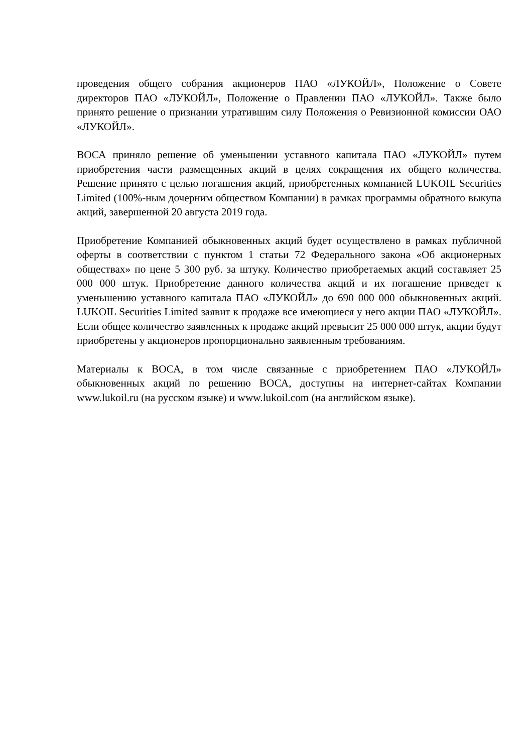проведения общего собрания акционеров ПАО «ЛУКОЙЛ», Положение о Совете директоров ПАО «ЛУКОЙЛ», Положение о Правлении ПАО «ЛУКОЙЛ». Также было принято решение о признании утратившим силу Положения о Ревизионной комиссии ОАО «ЛУКОЙЛ».
ВОСА приняло решение об уменьшении уставного капитала ПАО «ЛУКОЙЛ» путем приобретения части размещенных акций в целях сокращения их общего количества. Решение принято с целью погашения акций, приобретенных компанией LUKOIL Securities Limited (100%-ным дочерним обществом Компании) в рамках программы обратного выкупа акций, завершенной 20 августа 2019 года.
Приобретение Компанией обыкновенных акций будет осуществлено в рамках публичной оферты в соответствии с пунктом 1 статьи 72 Федерального закона «Об акционерных обществах» по цене 5 300 руб. за штуку. Количество приобретаемых акций составляет 25 000 000 штук. Приобретение данного количества акций и их погашение приведет к уменьшению уставного капитала ПАО «ЛУКОЙЛ» до 690 000 000 обыкновенных акций. LUKOIL Securities Limited заявит к продаже все имеющиеся у него акции ПАО «ЛУКОЙЛ». Если общее количество заявленных к продаже акций превысит 25 000 000 штук, акции будут приобретены у акционеров пропорционально заявленным требованиям.
Материалы к ВОСА, в том числе связанные с приобретением ПАО «ЛУКОЙЛ» обыкновенных акций по решению ВОСА, доступны на интернет-сайтах Компании www.lukoil.ru (на русском языке) и www.lukoil.com (на английском языке).